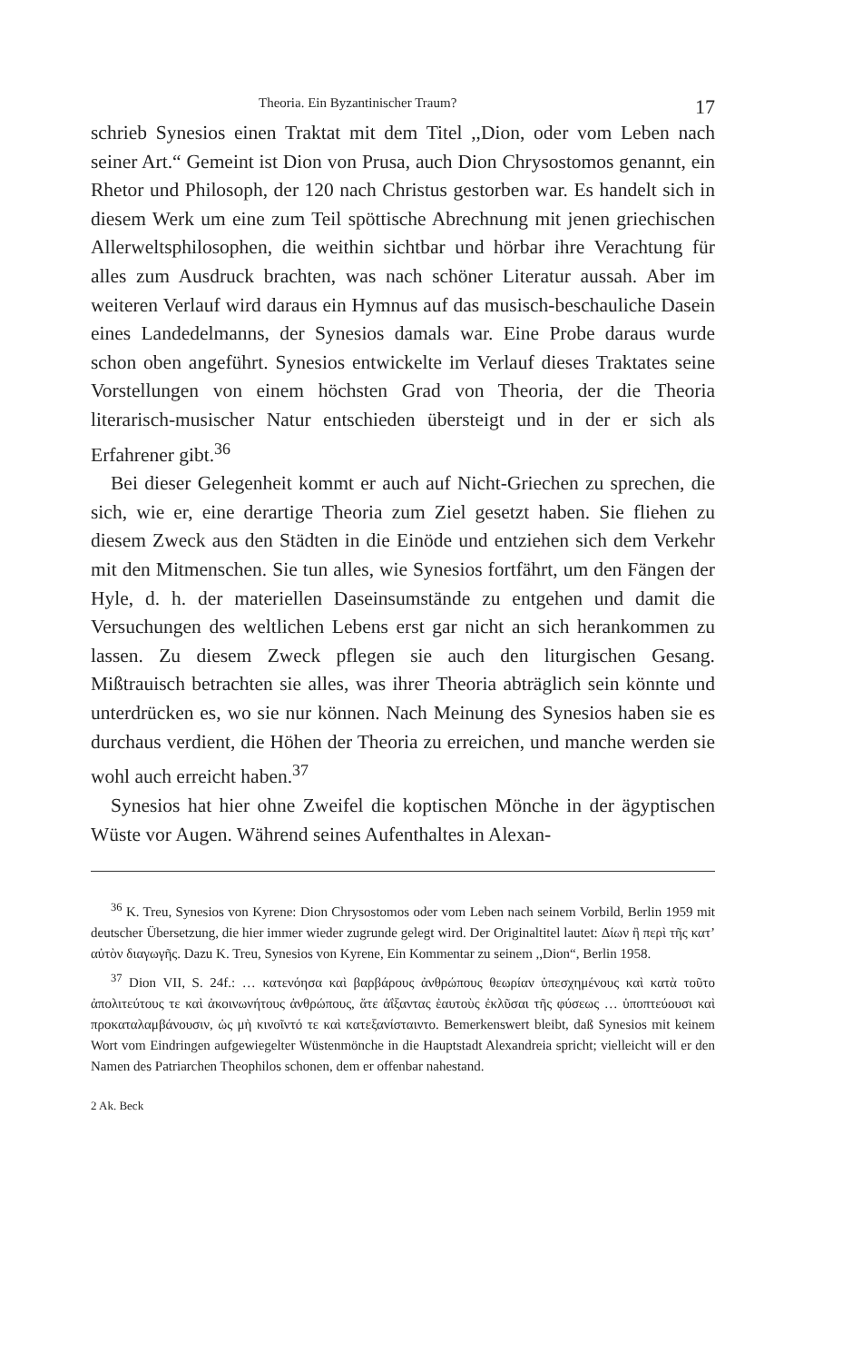Theoria. Ein Byzantinischer Traum? 17
schrieb Synesios einen Traktat mit dem Titel ,,Dion, oder vom Leben nach seiner Art.“ Gemeint ist Dion von Prusa, auch Dion Chrysostomos genannt, ein Rhetor und Philosoph, der 120 nach Christus gestorben war. Es handelt sich in diesem Werk um eine zum Teil spöttische Abrechnung mit jenen griechischen Allerweltsphilosophen, die weithin sichtbar und hörbar ihre Verachtung für alles zum Ausdruck brachten, was nach schöner Literatur aussah. Aber im weiteren Verlauf wird daraus ein Hymnus auf das musisch-beschauliche Dasein eines Landedelmanns, der Synesios damals war. Eine Probe daraus wurde schon oben angeführt. Synesios entwickelte im Verlauf dieses Traktates seine Vorstellungen von einem höchsten Grad von Theoria, der die Theoria literarisch-musischer Natur entschieden übersteigt und in der er sich als Erfahrener gibt.<sup>36</sup>
Bei dieser Gelegenheit kommt er auch auf Nicht-Griechen zu sprechen, die sich, wie er, eine derartige Theoria zum Ziel gesetzt haben. Sie fliehen zu diesem Zweck aus den Städten in die Einöde und entziehen sich dem Verkehr mit den Mitmenschen. Sie tun alles, wie Synesios fortfährt, um den Fängen der Hyle, d. h. der materiellen Daseinsumstände zu entgehen und damit die Versuchungen des weltlichen Lebens erst gar nicht an sich herankommen zu lassen. Zu diesem Zweck pflegen sie auch den liturgischen Gesang. Mißtrauisch betrachten sie alles, was ihrer Theoria abträglich sein könnte und unterdrücken es, wo sie nur können. Nach Meinung des Synesios haben sie es durchaus verdient, die Höhen der Theoria zu erreichen, und manche werden sie wohl auch erreicht haben.<sup>37</sup>
Synesios hat hier ohne Zweifel die koptischen Mönche in der ägyptischen Wüste vor Augen. Während seines Aufenthaltes in Alexan-
<sup>36</sup> K. Treu, Synesios von Kyrene: Dion Chrysostomos oder vom Leben nach seinem Vorbild, Berlin 1959 mit deutscher Übersetzung, die hier immer wieder zugrunde gelegt wird. Der Originaltitel lautet: Δίων ἢ περὶ τῆς κατ’ αὐτὸν διαγωγῆς. Dazu K. Treu, Synesios von Kyrene, Ein Kommentar zu seinem ,,Dion“, Berlin 1958.
<sup>37</sup> Dion VII, S. 24f.: … κατενόησα καὶ βαρβάρους ἀνθρώπους θεωρίαν ὑπεσχημένους καὶ κατὰ τοῦτο ἀπολιτεύτους τε καὶ ἀκοινωνήτους ἀνθρώπους, ἅτε ἀΐξαντας ἑαυτοὺς ἐκλῦσαι τῆς φύσεως … ὑποπτεύουσι καὶ προκαταλαμβάνουσιν, ὡς μὴ κινοῖντό τε καὶ κατεξανίσταιντο. Bemerkenswert bleibt, daß Synesios mit keinem Wort vom Eindringen aufgewiegelter Wüstenmönche in die Hauptstadt Alexandreia spricht; vielleicht will er den Namen des Patriarchen Theophilos schonen, dem er offenbar nahestand.
2 Ak. Beck